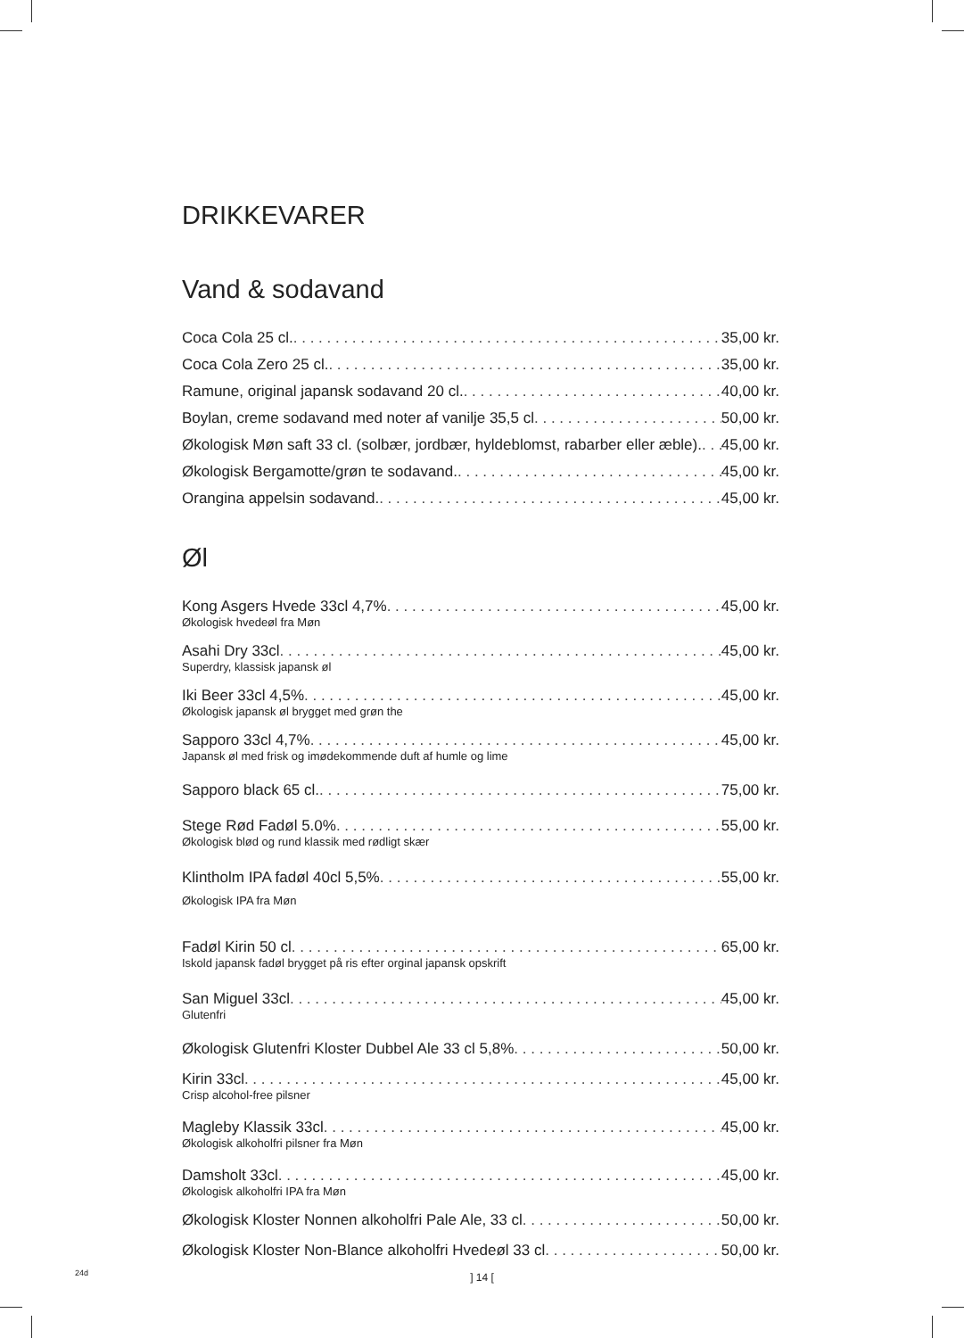DRIKKEVARER
Vand & sodavand
Coca Cola 25 cl. 35,00 kr.
Coca Cola Zero 25 cl. 35,00 kr.
Ramune, original japansk sodavand 20 cl. 40,00 kr.
Boylan, creme sodavand med noter af vanilje 35,5 cl 50,00 kr.
Økologisk Møn saft 33 cl. (solbær, jordbær, hyldeblomst, rabarber eller æble). 45,00 kr.
Økologisk Bergamotte/grøn te sodavand. 45,00 kr.
Orangina appelsin sodavand. 45,00 kr.
Øl
Kong Asgers Hvede 33cl 4,7% 45,00 kr.
Økologisk hvedeøl fra Møn
Asahi Dry 33cl 45,00 kr.
Superdry, klassisk japansk øl
Iki Beer 33cl 4,5% 45,00 kr.
Økologisk japansk øl brygget med grøn the
Sapporo 33cl 4,7% 45,00 kr.
Japansk øl med frisk og imødekommende duft af humle og lime
Sapporo black 65 cl. 75,00 kr.
Stege Rød Fadøl 5.0% 55,00 kr.
Økologisk blød og rund klassik med rødligt skær
Klintholm IPA fadøl 40cl 5,5% 55,00 kr.
Økologisk IPA fra Møn
Fadøl Kirin 50 cl 65,00 kr.
Iskold japansk fadøl brygget på ris efter orginal japansk opskrift
San Miguel 33cl 45,00 kr.
Glutenfri
Økologisk Glutenfri Kloster Dubbel Ale 33 cl 5,8% 50,00 kr.
Kirin 33cl 45,00 kr.
Crisp alcohol-free pilsner
Magleby Klassik 33cl 45,00 kr.
Økologisk alkoholfri pilsner fra Møn
Damsholt 33cl 45,00 kr.
Økologisk alkoholfri IPA fra Møn
Økologisk Kloster Nonnen alkoholfri Pale Ale, 33 cl 50,00 kr.
Økologisk Kloster Non-Blance alkoholfri Hvedeøl 33 cl 50,00 kr.
24d ] 14 [